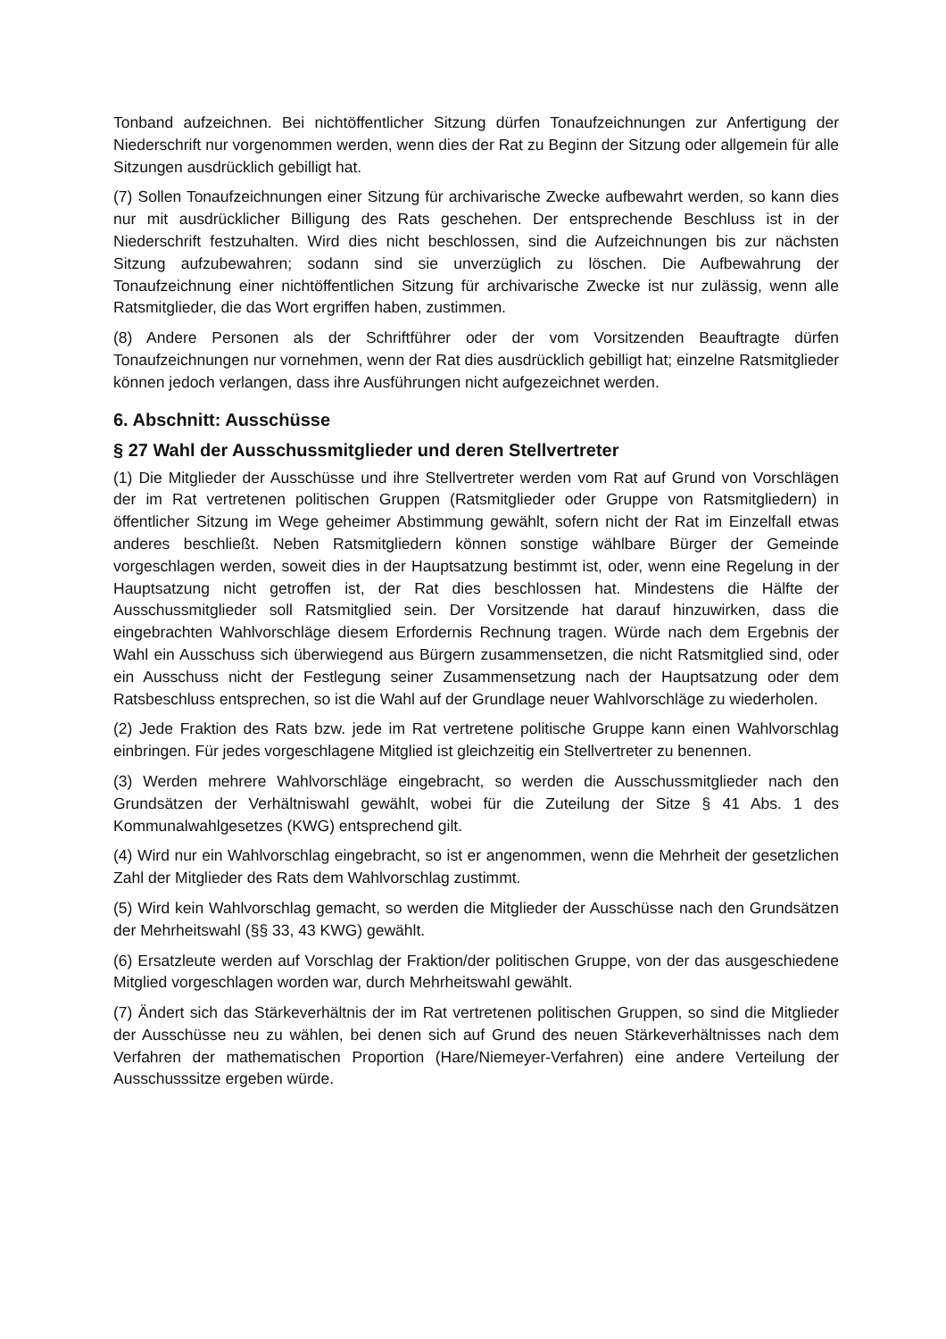Tonband aufzeichnen. Bei nichtöffentlicher Sitzung dürfen Tonaufzeichnungen zur Anfertigung der Niederschrift nur vorgenommen werden, wenn dies der Rat zu Beginn der Sitzung oder allgemein für alle Sitzungen ausdrücklich gebilligt hat.
(7) Sollen Tonaufzeichnungen einer Sitzung für archivarische Zwecke aufbewahrt werden, so kann dies nur mit ausdrücklicher Billigung des Rats geschehen. Der entsprechende Beschluss ist in der Niederschrift festzuhalten. Wird dies nicht beschlossen, sind die Aufzeichnungen bis zur nächsten Sitzung aufzubewahren; sodann sind sie unverzüglich zu löschen. Die Aufbewahrung der Tonaufzeichnung einer nichtöffentlichen Sitzung für archivarische Zwecke ist nur zulässig, wenn alle Ratsmitglieder, die das Wort ergriffen haben, zustimmen.
(8) Andere Personen als der Schriftführer oder der vom Vorsitzenden Beauftragte dürfen Tonaufzeichnungen nur vornehmen, wenn der Rat dies ausdrücklich gebilligt hat; einzelne Ratsmitglieder können jedoch verlangen, dass ihre Ausführungen nicht aufgezeichnet werden.
6. Abschnitt: Ausschüsse
§ 27 Wahl der Ausschussmitglieder und deren Stellvertreter
(1) Die Mitglieder der Ausschüsse und ihre Stellvertreter werden vom Rat auf Grund von Vorschlägen der im Rat vertretenen politischen Gruppen (Ratsmitglieder oder Gruppe von Ratsmitgliedern) in öffentlicher Sitzung im Wege geheimer Abstimmung gewählt, sofern nicht der Rat im Einzelfall etwas anderes beschließt. Neben Ratsmitgliedern können sonstige wählbare Bürger der Gemeinde vorgeschlagen werden, soweit dies in der Hauptsatzung bestimmt ist, oder, wenn eine Regelung in der Hauptsatzung nicht getroffen ist, der Rat dies beschlossen hat. Mindestens die Hälfte der Ausschussmitglieder soll Ratsmitglied sein. Der Vorsitzende hat darauf hinzuwirken, dass die eingebrachten Wahlvorschläge diesem Erfordernis Rechnung tragen. Würde nach dem Ergebnis der Wahl ein Ausschuss sich überwiegend aus Bürgern zusammensetzen, die nicht Ratsmitglied sind, oder ein Ausschuss nicht der Festlegung seiner Zusammensetzung nach der Hauptsatzung oder dem Ratsbeschluss entsprechen, so ist die Wahl auf der Grundlage neuer Wahlvorschläge zu wiederholen.
(2) Jede Fraktion des Rats bzw. jede im Rat vertretene politische Gruppe kann einen Wahlvorschlag einbringen. Für jedes vorgeschlagene Mitglied ist gleichzeitig ein Stellvertreter zu benennen.
(3) Werden mehrere Wahlvorschläge eingebracht, so werden die Ausschussmitglieder nach den Grundsätzen der Verhältniswahl gewählt, wobei für die Zuteilung der Sitze § 41 Abs. 1 des Kommunalwahlgesetzes (KWG) entsprechend gilt.
(4) Wird nur ein Wahlvorschlag eingebracht, so ist er angenommen, wenn die Mehrheit der gesetzlichen Zahl der Mitglieder des Rats dem Wahlvorschlag zustimmt.
(5) Wird kein Wahlvorschlag gemacht, so werden die Mitglieder der Ausschüsse nach den Grundsätzen der Mehrheitswahl (§§ 33, 43 KWG) gewählt.
(6) Ersatzleute werden auf Vorschlag der Fraktion/der politischen Gruppe, von der das ausgeschiedene Mitglied vorgeschlagen worden war, durch Mehrheitswahl gewählt.
(7) Ändert sich das Stärkeverhältnis der im Rat vertretenen politischen Gruppen, so sind die Mitglieder der Ausschüsse neu zu wählen, bei denen sich auf Grund des neuen Stärkeverhältnisses nach dem Verfahren der mathematischen Proportion (Hare/Niemeyer-Verfahren) eine andere Verteilung der Ausschusssitze ergeben würde.